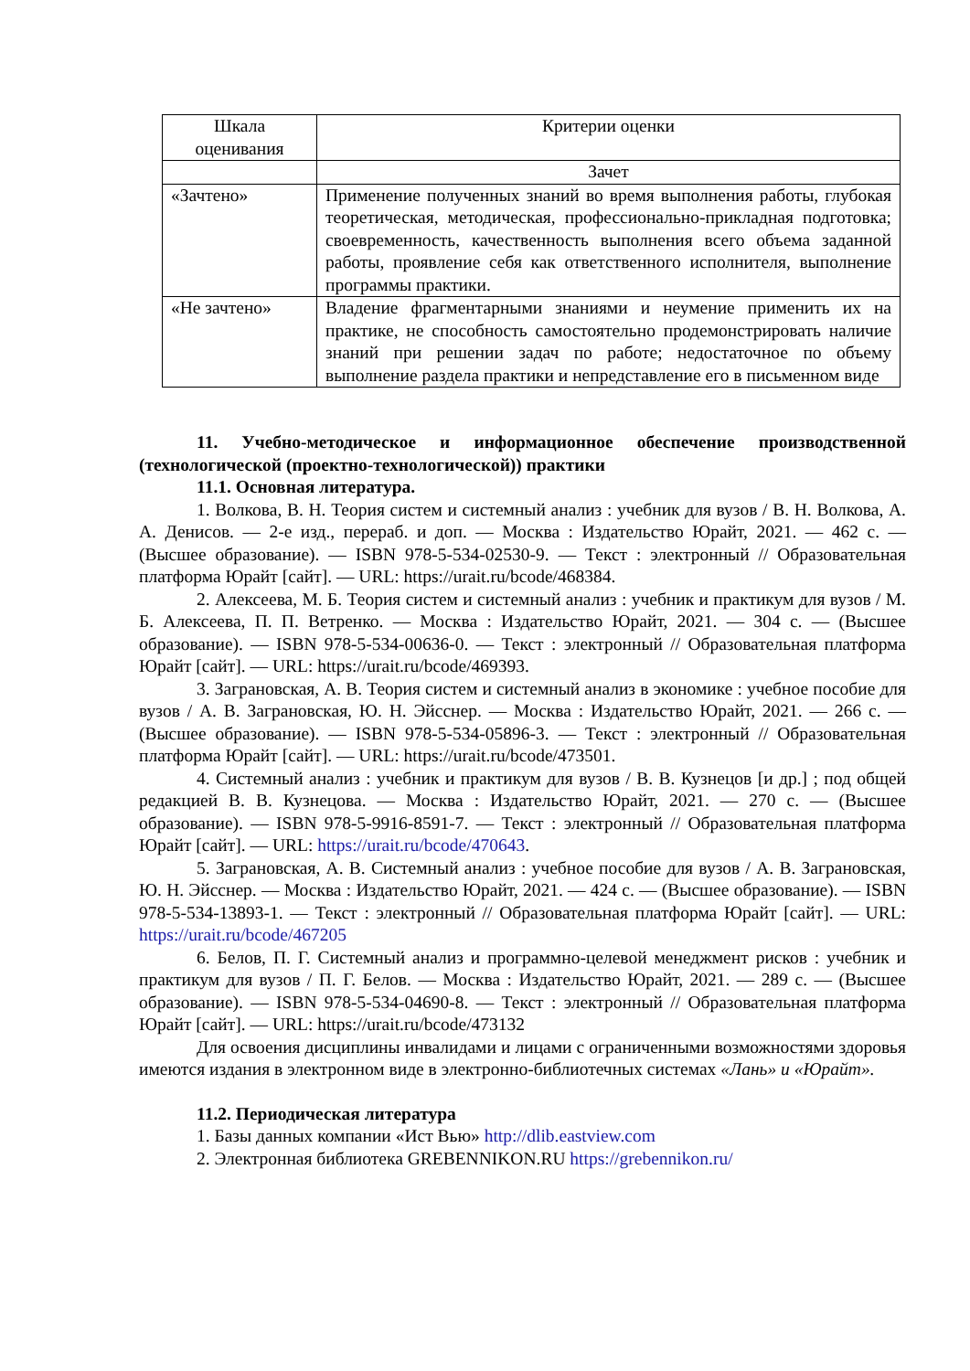| Шкала оценивания | Критерии оценки |
| --- | --- |
| | Зачет |
| «Зачтено» | Применение полученных знаний во время выполнения работы, глубокая теоретическая, методическая, профессионально-прикладная подготовка; своевременность, качественность выполнения всего объема заданной работы, проявление себя как ответственного исполнителя, выполнение программы практики. |
| «Не зачтено» | Владение фрагментарными знаниями и неумение применить их на практике, не способность самостоятельно продемонстрировать наличие знаний при решении задач по работе; недостаточное по объему выполнение раздела практики и непредставление его в письменном виде |
11. Учебно-методическое и информационное обеспечение производственной (технологической (проектно-технологической)) практики
11.1. Основная литература.
1. Волкова, В. Н. Теория систем и системный анализ : учебник для вузов / В. Н. Волкова, А. А. Денисов. — 2-е изд., перераб. и доп. — Москва : Издательство Юрайт, 2021. — 462 с. — (Высшее образование). — ISBN 978-5-534-02530-9. — Текст : электронный // Образовательная платформа Юрайт [сайт]. — URL: https://urait.ru/bcode/468384.
2. Алексеева, М. Б. Теория систем и системный анализ : учебник и практикум для вузов / М. Б. Алексеева, П. П. Ветренко. — Москва : Издательство Юрайт, 2021. — 304 с. — (Высшее образование). — ISBN 978-5-534-00636-0. — Текст : электронный // Образовательная платформа Юрайт [сайт]. — URL: https://urait.ru/bcode/469393.
3. Заграновская, А. В. Теория систем и системный анализ в экономике : учебное пособие для вузов / А. В. Заграновская, Ю. Н. Эйсснер. — Москва : Издательство Юрайт, 2021. — 266 с. — (Высшее образование). — ISBN 978-5-534-05896-3. — Текст : электронный // Образовательная платформа Юрайт [сайт]. — URL: https://urait.ru/bcode/473501.
4. Системный анализ : учебник и практикум для вузов / В. В. Кузнецов [и др.] ; под общей редакцией В. В. Кузнецова. — Москва : Издательство Юрайт, 2021. — 270 с. — (Высшее образование). — ISBN 978-5-9916-8591-7. — Текст : электронный // Образовательная платформа Юрайт [сайт]. — URL: https://urait.ru/bcode/470643.
5. Заграновская, А. В. Системный анализ : учебное пособие для вузов / А. В. Заграновская, Ю. Н. Эйсснер. — Москва : Издательство Юрайт, 2021. — 424 с. — (Высшее образование). — ISBN 978-5-534-13893-1. — Текст : электронный // Образовательная платформа Юрайт [сайт]. — URL: https://urait.ru/bcode/467205
6. Белов, П. Г. Системный анализ и программно-целевой менеджмент рисков : учебник и практикум для вузов / П. Г. Белов. — Москва : Издательство Юрайт, 2021. — 289 с. — (Высшее образование). — ISBN 978-5-534-04690-8. — Текст : электронный // Образовательная платформа Юрайт [сайт]. — URL: https://urait.ru/bcode/473132
Для освоения дисциплины инвалидами и лицами с ограниченными возможностями здоровья имеются издания в электронном виде в электронно-библиотечных системах «Лань» и «Юрайт».
11.2. Периодическая литература
1. Базы данных компании «Ист Вью» http://dlib.eastview.com
2. Электронная библиотека GREBENNIKON.RU https://grebennikon.ru/